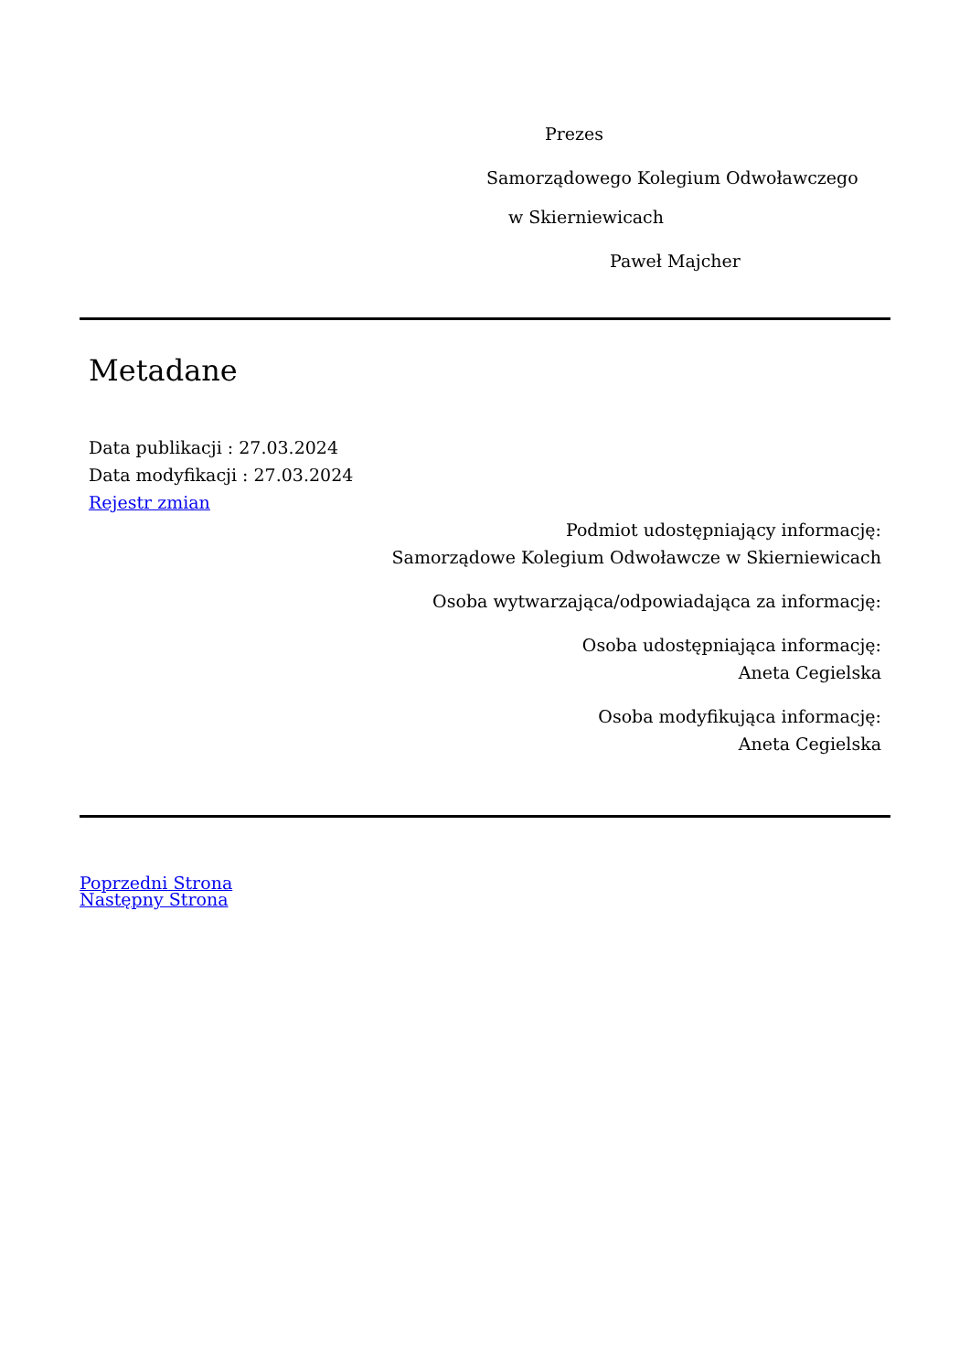Prezes
Samorządowego Kolegium Odwoławczego
w Skierniewicach
Paweł Majcher
Metadane
Data publikacji : 27.03.2024
Data modyfikacji : 27.03.2024
Rejestr zmian
Podmiot udostępniający informację:
Samorządowe Kolegium Odwoławcze w Skierniewicach
Osoba wytwarzająca/odpowiadająca za informację:
Osoba udostępniająca informację:
Aneta Cegielska
Osoba modyfikująca informację:
Aneta Cegielska
Poprzedni Strona
Następny Strona